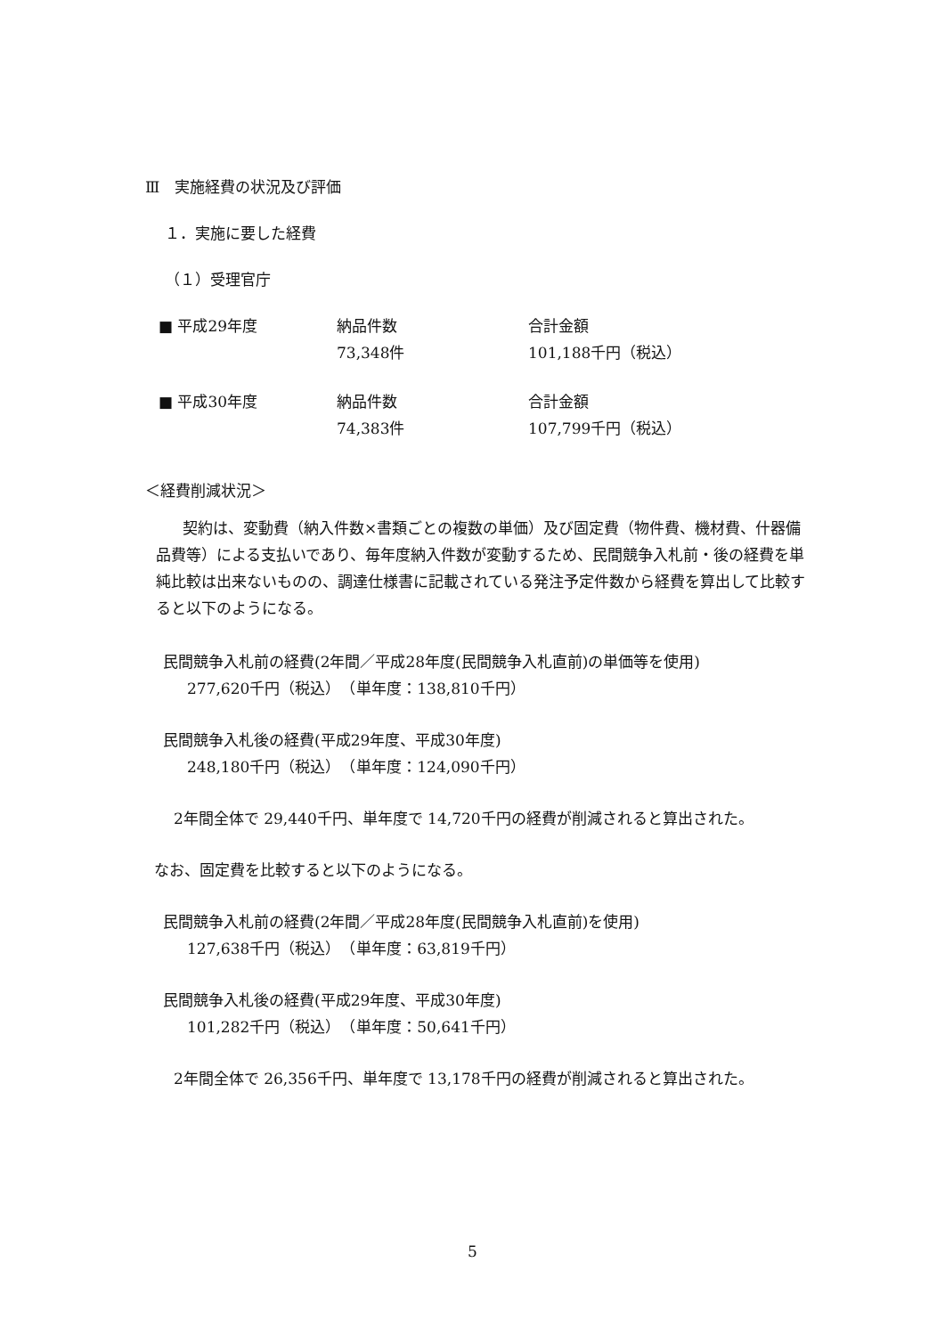Ⅲ　実施経費の状況及び評価
１．実施に要した経費
（１）受理官庁
■ 平成29年度 納品件数 合計金額
73,348件 101,188千円（税込）
■ 平成30年度 納品件数 合計金額
74,383件 107,799千円（税込）
＜経費削減状況＞
契約は、変動費（納入件数×書類ごとの複数の単価）及び固定費（物件費、機材費、什器備品費等）による支払いであり、毎年度納入件数が変動するため、民間競争入札前・後の経費を単純比較は出来ないものの、調達仕様書に記載されている発注予定件数から経費を算出して比較すると以下のようになる。
民間競争入札前の経費(2年間／平成28年度(民間競争入札直前)の単価等を使用)
277,620千円（税込）　（単年度：138,810千円）
民間競争入札後の経費(平成29年度、平成30年度)
248,180千円（税込）　（単年度：124,090千円）
2年間全体で 29,440千円、単年度で 14,720千円の経費が削減されると算出された。
なお、固定費を比較すると以下のようになる。
民間競争入札前の経費(2年間／平成28年度(民間競争入札直前)を使用)
127,638千円（税込）　（単年度：63,819千円）
民間競争入札後の経費(平成29年度、平成30年度)
101,282千円（税込）　（単年度：50,641千円）
2年間全体で 26,356千円、単年度で 13,178千円の経費が削減されると算出された。
5